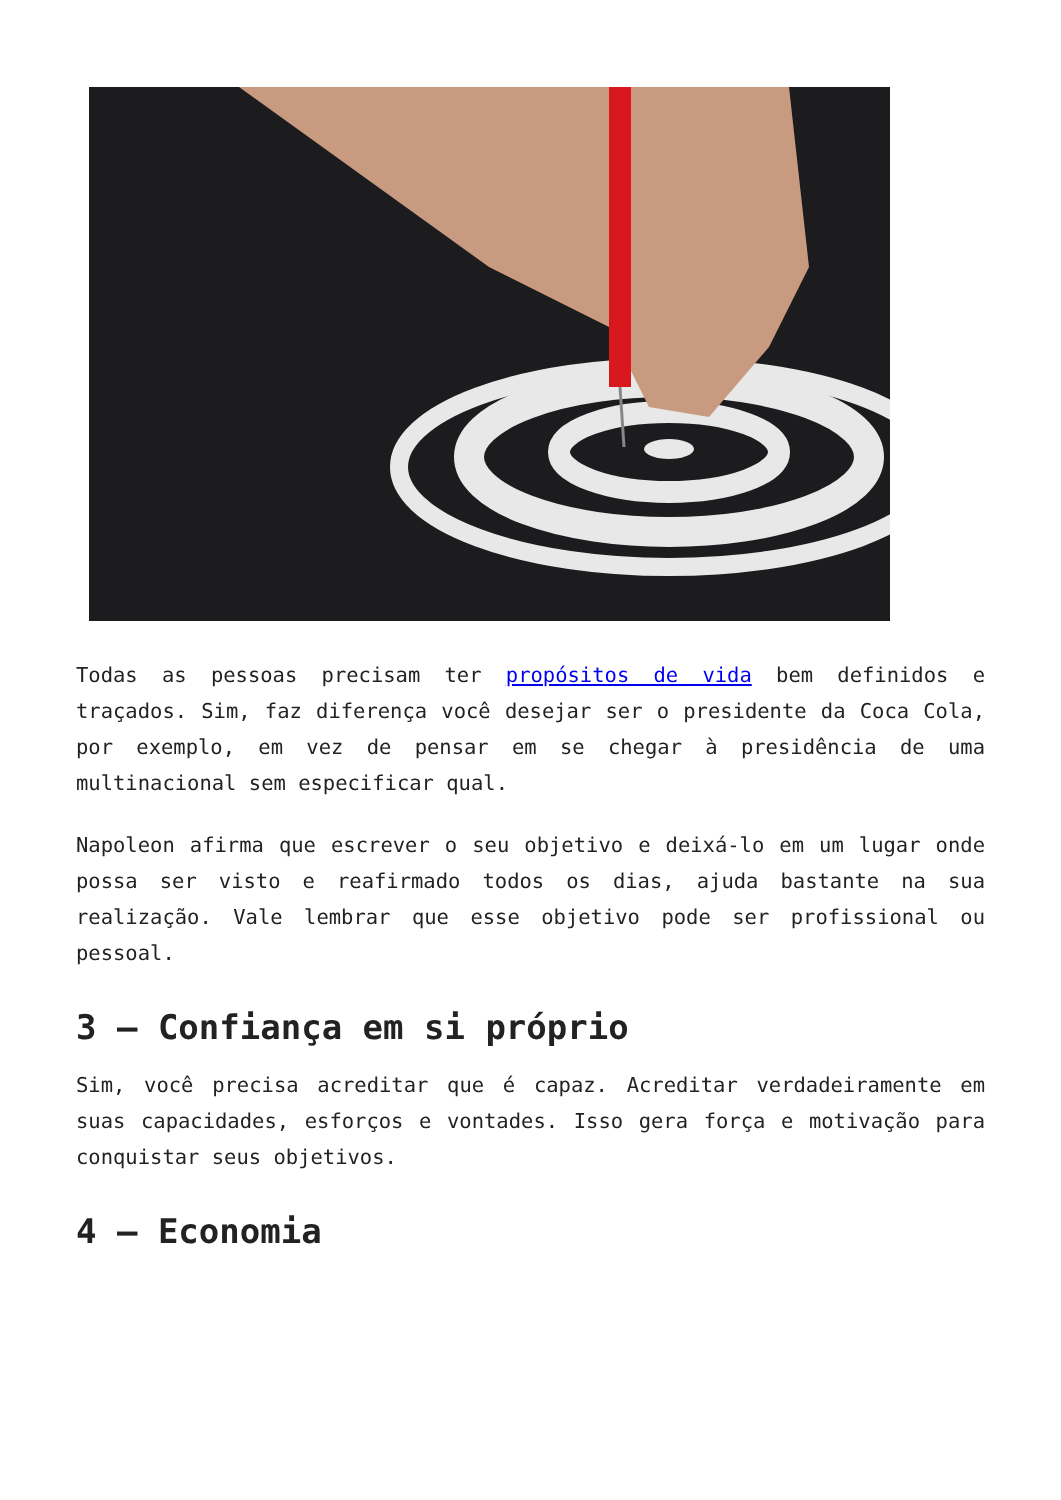Todas as pessoas precisam ter propósitos de vida bem definidos e traçados. Sim, faz diferença você desejar ser o presidente da Coca Cola, por exemplo, em vez de pensar em se chegar à presidência de uma multinacional sem especificar qual.
Napoleon afirma que escrever o seu objetivo e deixá-lo em um lugar onde possa ser visto e reafirmado todos os dias, ajuda bastante na sua realização. Vale lembrar que esse objetivo pode ser profissional ou pessoal.
3 – Confiança em si próprio
Sim, você precisa acreditar que é capaz. Acreditar verdadeiramente em suas capacidades, esforços e vontades. Isso gera força e motivação para conquistar seus objetivos.
4 – Economia